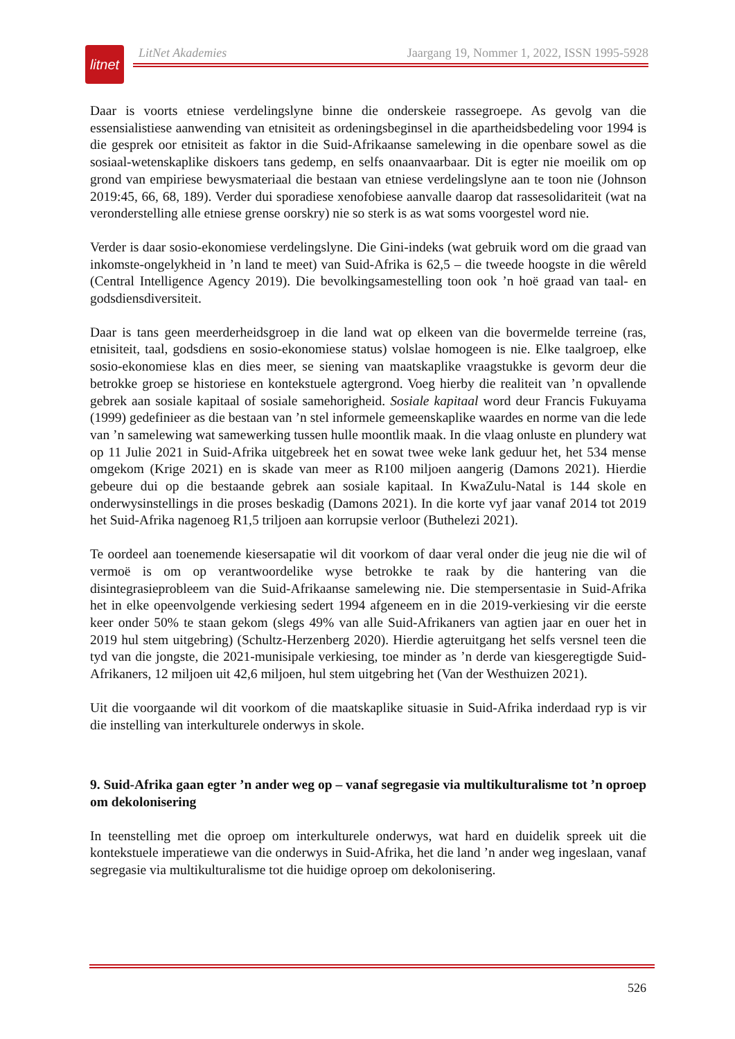litnet
LitNet Akademies Jaargang 19, Nommer 1, 2022, ISSN 1995-5928
Daar is voorts etniese verdelingslyne binne die onderskeie rassegroepe. As gevolg van die essensialistiese aanwending van etnisiteit as ordeningsbeginsel in die apartheidsbedeling voor 1994 is die gesprek oor etnisiteit as faktor in die Suid-Afrikaanse samelewing in die openbare sowel as die sosiaal-wetenskaplike diskoers tans gedemp, en selfs onaanvaarbaar. Dit is egter nie moeilik om op grond van empiriese bewysmateriaal die bestaan van etniese verdelingslyne aan te toon nie (Johnson 2019:45, 66, 68, 189). Verder dui sporadiese xenofobiese aanvalle daarop dat rassesolidariteit (wat na veronderstelling alle etniese grense oorskry) nie so sterk is as wat soms voorgestel word nie.
Verder is daar sosio-ekonomiese verdelingslyne. Die Gini-indeks (wat gebruik word om die graad van inkomste-ongelykheid in ’n land te meet) van Suid-Afrika is 62,5 – die tweede hoogste in die wêreld (Central Intelligence Agency 2019). Die bevolkingsamestelling toon ook ’n hoë graad van taal- en godsdiensdiversiteit.
Daar is tans geen meerderheidsgroep in die land wat op elkeen van die bovermelde terreine (ras, etnisiteit, taal, godsdiens en sosio-ekonomiese status) volslae homogeen is nie. Elke taalgroep, elke sosio-ekonomiese klas en dies meer, se siening van maatskaplike vraagstukke is gevorm deur die betrokke groep se historiese en kontekstuele agtergrond. Voeg hierby die realiteit van ’n opvallende gebrek aan sosiale kapitaal of sosiale samehorigheid. Sosiale kapitaal word deur Francis Fukuyama (1999) gedefinieer as die bestaan van ’n stel informele gemeenskaplike waardes en norme van die lede van ’n samelewing wat samewerking tussen hulle moontlik maak. In die vlaag onluste en plundery wat op 11 Julie 2021 in Suid-Afrika uitgebreek het en sowat twee weke lank geduur het, het 534 mense omgekom (Krige 2021) en is skade van meer as R100 miljoen aangerig (Damons 2021). Hierdie gebeure dui op die bestaande gebrek aan sosiale kapitaal. In KwaZulu-Natal is 144 skole en onderwysinstellings in die proses beskadig (Damons 2021). In die korte vyf jaar vanaf 2014 tot 2019 het Suid-Afrika nagenoeg R1,5 triljoen aan korrupsie verloor (Buthelezi 2021).
Te oordeel aan toenemende kiesersapatie wil dit voorkom of daar veral onder die jeug nie die wil of vermoë is om op verantwoordelike wyse betrokke te raak by die hantering van die disintegrasieprobleem van die Suid-Afrikaanse samelewing nie. Die stempersentasie in Suid-Afrika het in elke opeenvolgende verkiesing sedert 1994 afgeneem en in die 2019-verkiesing vir die eerste keer onder 50% te staan gekom (slegs 49% van alle Suid-Afrikaners van agtien jaar en ouer het in 2019 hul stem uitgebring) (Schultz-Herzenberg 2020). Hierdie agteruitgang het selfs versnel teen die tyd van die jongste, die 2021-munisipale verkiesing, toe minder as ’n derde van kiesgeregtigde Suid-Afrikaners, 12 miljoen uit 42,6 miljoen, hul stem uitgebring het (Van der Westhuizen 2021).
Uit die voorgaande wil dit voorkom of die maatskaplike situasie in Suid-Afrika inderdaad ryp is vir die instelling van interkulturele onderwys in skole.
9. Suid-Afrika gaan egter ’n ander weg op – vanaf segregasie via multikulturalisme tot ’n oproep om dekolonisering
In teenstelling met die oproep om interkulturele onderwys, wat hard en duidelik spreek uit die kontekstuele imperatiewe van die onderwys in Suid-Afrika, het die land ’n ander weg ingeslaan, vanaf segregasie via multikulturalisme tot die huidige oproep om dekolonisering.
526